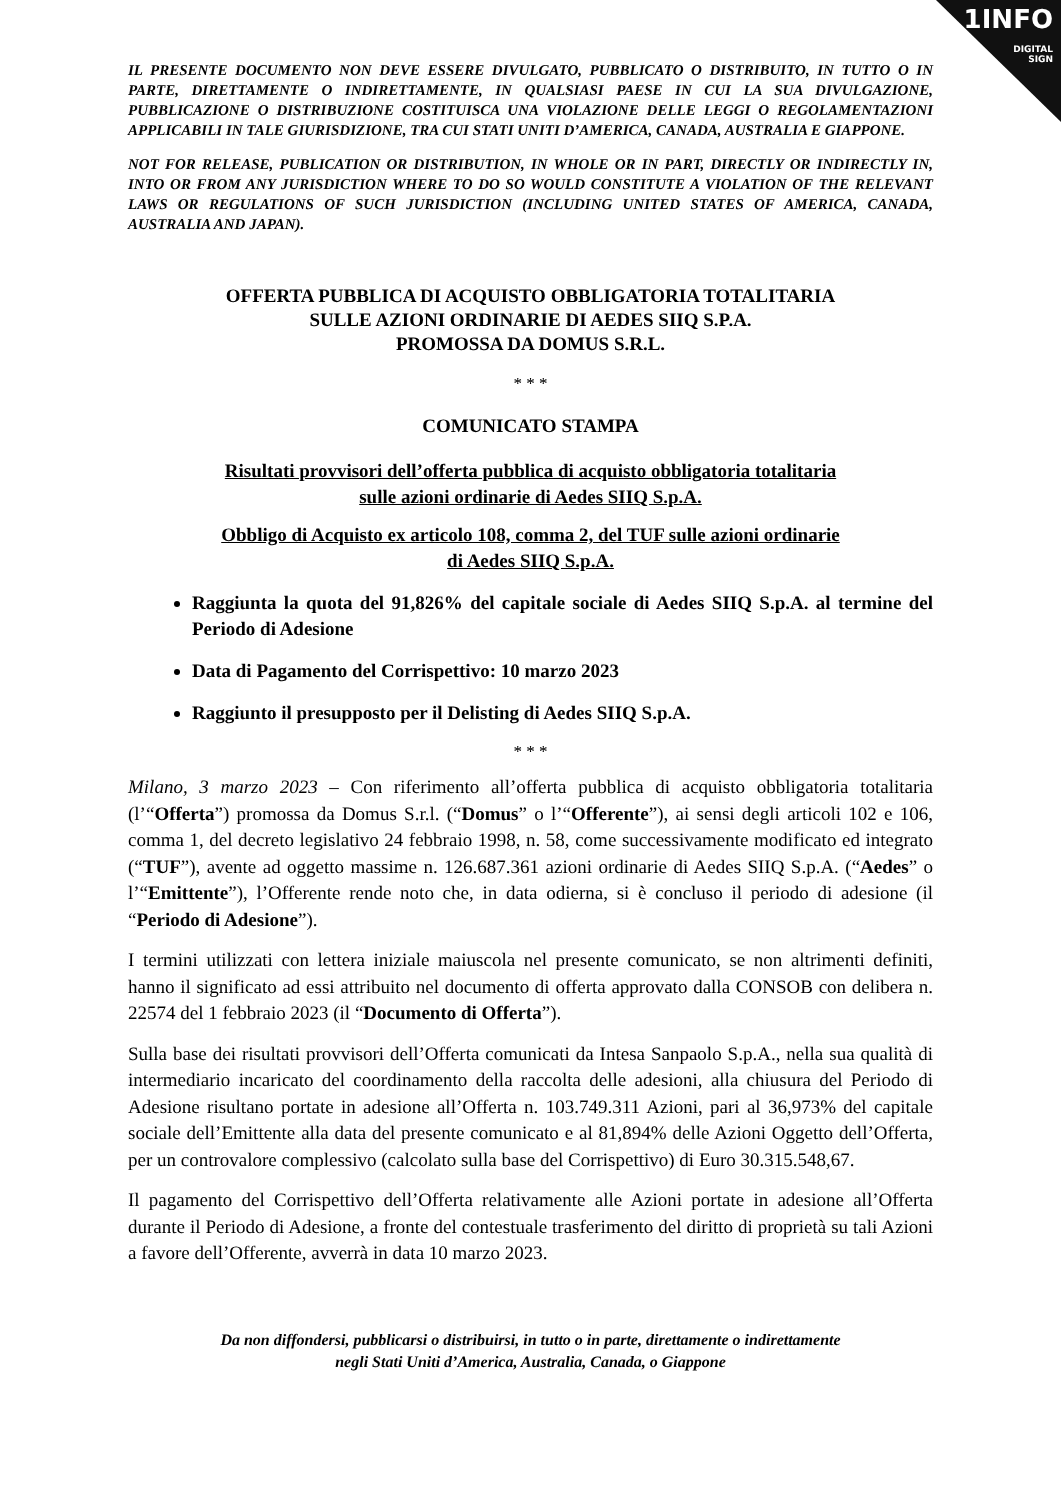1INFO
DIGITAL
SIGN
IL PRESENTE DOCUMENTO NON DEVE ESSERE DIVULGATO, PUBBLICATO O DISTRIBUITO, IN TUTTO O IN PARTE, DIRETTAMENTE O INDIRETTAMENTE, IN QUALSIASI PAESE IN CUI LA SUA DIVULGAZIONE, PUBBLICAZIONE O DISTRIBUZIONE COSTITUISCA UNA VIOLAZIONE DELLE LEGGI O REGOLAMENTAZIONI APPLICABILI IN TALE GIURISDIZIONE, TRA CUI STATI UNITI D’AMERICA, CANADA, AUSTRALIA E GIAPPONE.
NOT FOR RELEASE, PUBLICATION OR DISTRIBUTION, IN WHOLE OR IN PART, DIRECTLY OR INDIRECTLY IN, INTO OR FROM ANY JURISDICTION WHERE TO DO SO WOULD CONSTITUTE A VIOLATION OF THE RELEVANT LAWS OR REGULATIONS OF SUCH JURISDICTION (INCLUDING UNITED STATES OF AMERICA, CANADA, AUSTRALIA AND JAPAN).
OFFERTA PUBBLICA DI ACQUISTO OBBLIGATORIA TOTALITARIA
SULLE AZIONI ORDINARIE DI AEDES SIIQ S.P.A.
PROMOSSA DA DOMUS S.R.L.
* * *
COMUNICATO STAMPA
Risultati provvisori dell’offerta pubblica di acquisto obbligatoria totalitaria
sulle azioni ordinarie di Aedes SIIQ S.p.A.
Obbligo di Acquisto ex articolo 108, comma 2, del TUF sulle azioni ordinarie
di Aedes SIIQ S.p.A.
Raggiunta la quota del 91,826% del capitale sociale di Aedes SIIQ S.p.A. al termine del Periodo di Adesione
Data di Pagamento del Corrispettivo: 10 marzo 2023
Raggiunto il presupposto per il Delisting di Aedes SIIQ S.p.A.
* * *
Milano, 3 marzo 2023 – Con riferimento all’offerta pubblica di acquisto obbligatoria totalitaria (l’“Offerta”) promossa da Domus S.r.l. (“Domus” o l’“Offerente”), ai sensi degli articoli 102 e 106, comma 1, del decreto legislativo 24 febbraio 1998, n. 58, come successivamente modificato ed integrato (“TUF”), avente ad oggetto massime n. 126.687.361 azioni ordinarie di Aedes SIIQ S.p.A. (“Aedes” o l’“Emittente”), l’Offerente rende noto che, in data odierna, si è concluso il periodo di adesione (il “Periodo di Adesione”).
I termini utilizzati con lettera iniziale maiuscola nel presente comunicato, se non altrimenti definiti, hanno il significato ad essi attribuito nel documento di offerta approvato dalla CONSOB con delibera n. 22574 del 1 febbraio 2023 (il “Documento di Offerta”).
Sulla base dei risultati provvisori dell’Offerta comunicati da Intesa Sanpaolo S.p.A., nella sua qualità di intermediario incaricato del coordinamento della raccolta delle adesioni, alla chiusura del Periodo di Adesione risultano portate in adesione all’Offerta n. 103.749.311 Azioni, pari al 36,973% del capitale sociale dell’Emittente alla data del presente comunicato e al 81,894% delle Azioni Oggetto dell’Offerta, per un controvalore complessivo (calcolato sulla base del Corrispettivo) di Euro 30.315.548,67.
Il pagamento del Corrispettivo dell’Offerta relativamente alle Azioni portate in adesione all’Offerta durante il Periodo di Adesione, a fronte del contestuale trasferimento del diritto di proprietà su tali Azioni a favore dell’Offerente, avverrà in data 10 marzo 2023.
Da non diffondersi, pubblicarsi o distribuirsi, in tutto o in parte, direttamente o indirettamente
negli Stati Uniti d’America, Australia, Canada, o Giappone